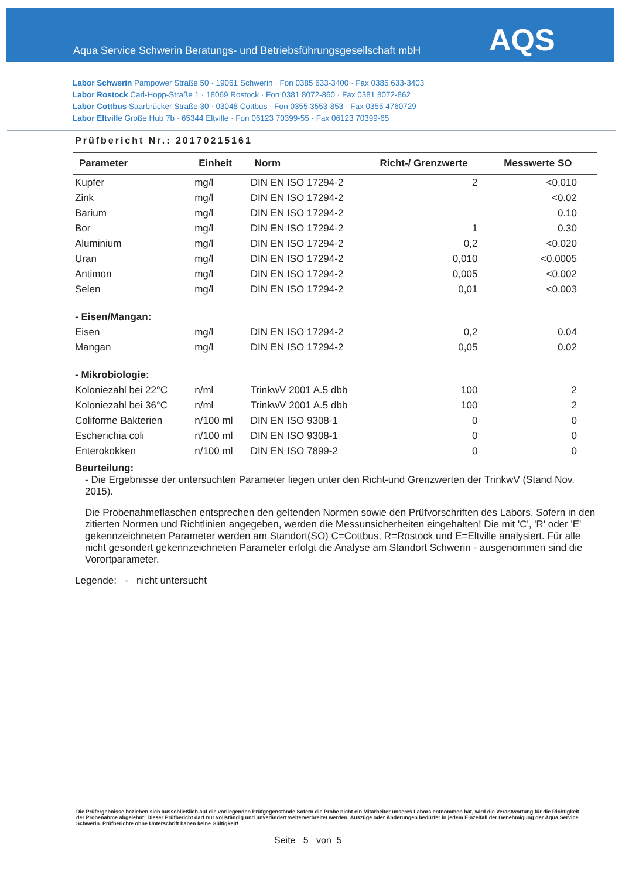AQS
Aqua Service Schwerin Beratungs- und Betriebsführungsgesellschaft mbH
Labor Schwerin Pampower Straße 50 · 19061 Schwerin · Fon 0385 633-3400 · Fax 0385 633-3403
Labor Rostock Carl-Hopp-Straße 1 · 18069 Rostock · Fon 0381 8072-860 · Fax 0381 8072-862
Labor Cottbus Saarbrücker Straße 30 · 03048 Cottbus · Fon 0355 3553-853 · Fax 0355 4760729
Labor Eltville Große Hub 7b · 65344 Eltville · Fon 06123 70399-55 · Fax 06123 70399-65
Prüfbericht Nr.: 20170215161
| Parameter | Einheit | Norm | Richt-/ Grenzwerte | Messwerte SO |
| --- | --- | --- | --- | --- |
| Kupfer | mg/l | DIN EN ISO 17294-2 | 2 | <0.010 |
| Zink | mg/l | DIN EN ISO 17294-2 | | <0.02 |
| Barium | mg/l | DIN EN ISO 17294-2 | | 0.10 |
| Bor | mg/l | DIN EN ISO 17294-2 | 1 | 0.30 |
| Aluminium | mg/l | DIN EN ISO 17294-2 | 0,2 | <0.020 |
| Uran | mg/l | DIN EN ISO 17294-2 | 0,010 | <0.0005 |
| Antimon | mg/l | DIN EN ISO 17294-2 | 0,005 | <0.002 |
| Selen | mg/l | DIN EN ISO 17294-2 | 0,01 | <0.003 |
| - Eisen/Mangan: | | | | |
| Eisen | mg/l | DIN EN ISO 17294-2 | 0,2 | 0.04 |
| Mangan | mg/l | DIN EN ISO 17294-2 | 0,05 | 0.02 |
| - Mikrobiologie: | | | | |
| Koloniezahl bei 22°C | n/ml | TrinkwV 2001 A.5 dbb | 100 | 2 |
| Koloniezahl bei 36°C | n/ml | TrinkwV 2001 A.5 dbb | 100 | 2 |
| Coliforme Bakterien | n/100 ml | DIN EN ISO 9308-1 | 0 | 0 |
| Escherichia coli | n/100 ml | DIN EN ISO 9308-1 | 0 | 0 |
| Enterokokken | n/100 ml | DIN EN ISO 7899-2 | 0 | 0 |
Beurteilung:
- Die Ergebnisse der untersuchten Parameter liegen unter den Richt-und Grenzwerten der TrinkwV (Stand Nov. 2015).
Die Probenahmeflaschen entsprechen den geltenden Normen sowie den Prüfvorschriften des Labors. Sofern in den zitierten Normen und Richtlinien angegeben, werden die Messunsicherheiten eingehalten! Die mit 'C', 'R' oder 'E' gekennzeichneten Parameter werden am Standort(SO) C=Cottbus, R=Rostock und E=Eltville analysiert. Für alle nicht gesondert gekennzeichneten Parameter erfolgt die Analyse am Standort Schwerin - ausgenommen sind die Vorortparameter.
Legende: - nicht untersucht
Die Prüfergebnisse beziehen sich ausschließlich auf die vorliegenden Prüfgegenstände Sofern die Probe nicht ein Mitarbeiter unseres Labors entnommen hat, wird die Verantwortung für die Richtigkeit der Probenahme abgelehnt! Dieser Prüfbericht darf nur vollständig und unverändert weiterverbreitet werden. Auszüge oder Änderungen bedürfer in jedem Einzelfall der Genehmigung der Aqua Service Schwerin. Prüfberichte ohne Unterschrift haben keine Gültigkeit!
Seite 5 von 5